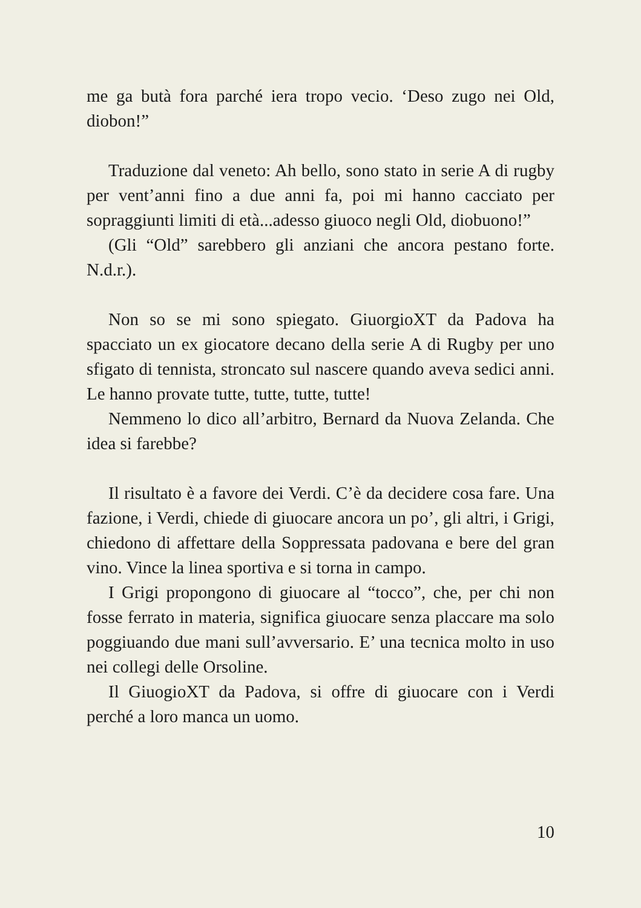me ga butà fora parché iera tropo vecio. ‘Deso zugo nei Old, diobon!”
Traduzione dal veneto: Ah bello, sono stato in serie A di rugby per vent’anni fino a due anni fa, poi mi hanno cacciato per sopraggiunti limiti di età...adesso giuoco negli Old, diobuono!”
(Gli “Old” sarebbero gli anziani che ancora pestano forte. N.d.r.).
Non so se mi sono spiegato. GiuorgioXT da Padova ha spacciato un ex giocatore decano della serie A di Rugby per uno sfigato di tennista, stroncato sul nascere quando aveva sedici anni. Le hanno provate tutte, tutte, tutte, tutte!
Nemmeno lo dico all’arbitro, Bernard da Nuova Zelanda. Che idea si farebbe?
Il risultato è a favore dei Verdi. C’è da decidere cosa fare. Una fazione, i Verdi, chiede di giuocare ancora un po’, gli altri, i Grigi, chiedono di affettare della Soppressata padovana e bere del gran vino. Vince la linea sportiva e si torna in campo.
I Grigi propongono di giuocare al “tocco”, che, per chi non fosse ferrato in materia, significa giuocare senza placcare ma solo poggiuando due mani sull’avversario. E’ una tecnica molto in uso nei collegi delle Orsoline.
Il GiuogioXT da Padova, si offre di giuocare con i Verdi perché a loro manca un uomo.
10